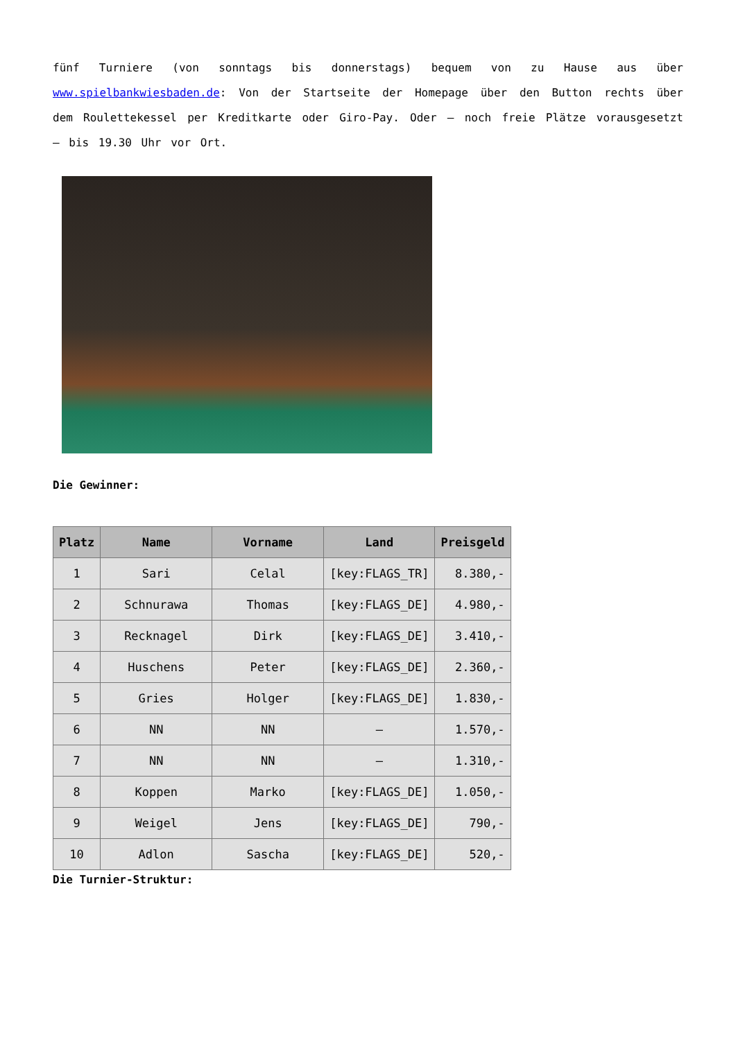fünf Turniere (von sonntags bis donnerstags) bequem von zu Hause aus über www.spielbankwiesbaden.de: Von der Startseite der Homepage über den Button rechts über dem Roulettekessel per Kreditkarte oder Giro-Pay. Oder – noch freie Plätze vorausgesetzt – bis 19.30 Uhr vor Ort.
Die Gewinner:
| Platz | Name | Vorname | Land | Preisgeld |
| --- | --- | --- | --- | --- |
| 1 | Sari | Celal | [key:FLAGS_TR] | 8.380,- |
| 2 | Schnurawa | Thomas | [key:FLAGS_DE] | 4.980,- |
| 3 | Recknagel | Dirk | [key:FLAGS_DE] | 3.410,- |
| 4 | Huschens | Peter | [key:FLAGS_DE] | 2.360,- |
| 5 | Gries | Holger | [key:FLAGS_DE] | 1.830,- |
| 6 | NN | NN | – | 1.570,- |
| 7 | NN | NN | – | 1.310,- |
| 8 | Koppen | Marko | [key:FLAGS_DE] | 1.050,- |
| 9 | Weigel | Jens | [key:FLAGS_DE] | 790,- |
| 10 | Adlon | Sascha | [key:FLAGS_DE] | 520,- |
Die Turnier-Struktur: